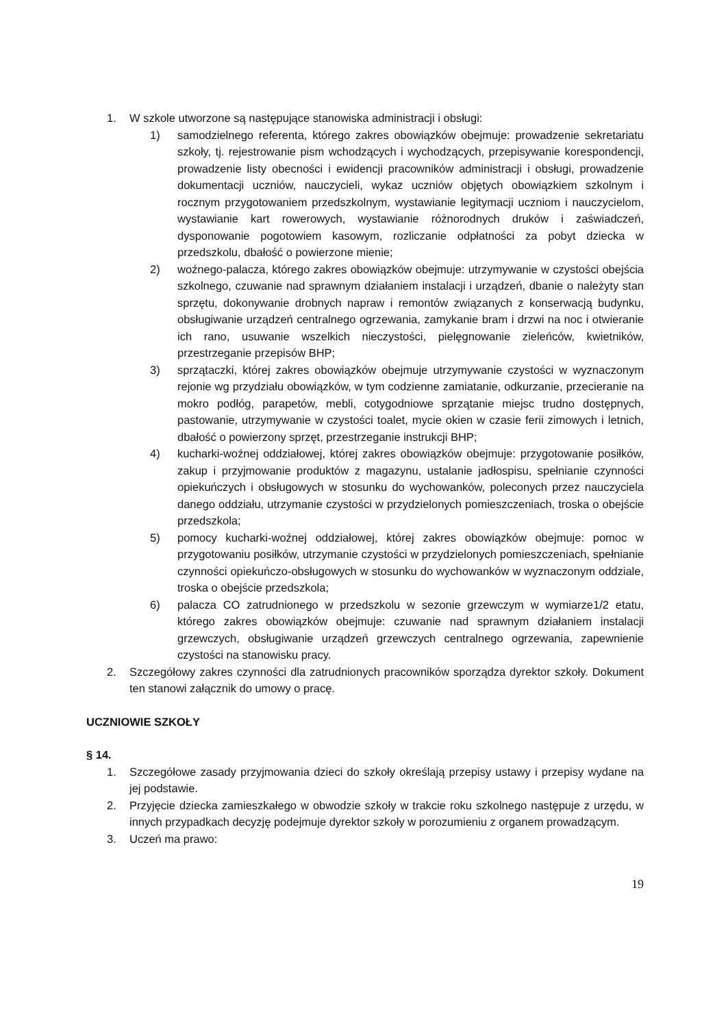1. W szkole utworzone są następujące stanowiska administracji i obsługi:
1) samodzielnego referenta, którego zakres obowiązków obejmuje: prowadzenie sekretariatu szkoły, tj. rejestrowanie pism wchodzących i wychodzących, przepisywanie korespondencji, prowadzenie listy obecności i ewidencji pracowników administracji i obsługi, prowadzenie dokumentacji uczniów, nauczycieli, wykaz uczniów objętych obowiązkiem szkolnym i rocznym przygotowaniem przedszkolnym, wystawianie legitymacji uczniom i nauczycielom, wystawianie kart rowerowych, wystawianie różnorodnych druków i zaświadczeń, dysponowanie pogotowiem kasowym, rozliczanie odpłatności za pobyt dziecka w przedszkolu, dbałość o powierzone mienie;
2) woźnego-palacza, którego zakres obowiązków obejmuje: utrzymywanie w czystości obejścia szkolnego, czuwanie nad sprawnym działaniem instalacji i urządzeń, dbanie o należyty stan sprzętu, dokonywanie drobnych napraw i remontów związanych z konserwacją budynku, obsługiwanie urządzeń centralnego ogrzewania, zamykanie bram i drzwi na noc i otwieranie ich rano, usuwanie wszelkich nieczystości, pielęgnowanie zieleńców, kwietników, przestrzeganie przepisów BHP;
3) sprzątaczki, której zakres obowiązków obejmuje utrzymywanie czystości w wyznaczonym rejonie wg przydziału obowiązków, w tym codzienne zamiatanie, odkurzanie, przecieranie na mokro podłóg, parapetów, mebli, cotygodniowe sprzątanie miejsc trudno dostępnych, pastowanie, utrzymywanie w czystości toalet, mycie okien w czasie ferii zimowych i letnich, dbałość o powierzony sprzęt, przestrzeganie instrukcji BHP;
4) kucharki-woźnej oddziałowej, której zakres obowiązków obejmuje: przygotowanie posiłków, zakup i przyjmowanie produktów z magazynu, ustalanie jadłospisu, spełnianie czynności opiekuńczych i obsługowych w stosunku do wychowanków, poleconych przez nauczyciela danego oddziału, utrzymanie czystości w przydzielonych pomieszczeniach, troska o obejście przedszkola;
5) pomocy kucharki-woźnej oddziałowej, której zakres obowiązków obejmuje: pomoc w przygotowaniu posiłków, utrzymanie czystości w przydzielonych pomieszczeniach, spełnianie czynności opiekuńczo-obsługowych w stosunku do wychowanków w wyznaczonym oddziale, troska o obejście przedszkola;
6) palacza CO zatrudnionego w przedszkolu w sezonie grzewczym w wymiarze1/2 etatu, którego zakres obowiązków obejmuje: czuwanie nad sprawnym działaniem instalacji grzewczych, obsługiwanie urządzeń grzewczych centralnego ogrzewania, zapewnienie czystości na stanowisku pracy.
2. Szczegółowy zakres czynności dla zatrudnionych pracowników sporządza dyrektor szkoły. Dokument ten stanowi załącznik do umowy o pracę.
UCZNIOWIE SZKOŁY
§ 14.
1. Szczegółowe zasady przyjmowania dzieci do szkoły określają przepisy ustawy i przepisy wydane na jej podstawie.
2. Przyjęcie dziecka zamieszkałego w obwodzie szkoły w trakcie roku szkolnego następuje z urzędu, w innych przypadkach decyzję podejmuje dyrektor szkoły w porozumieniu z organem prowadzącym.
3. Uczeń ma prawo:
19